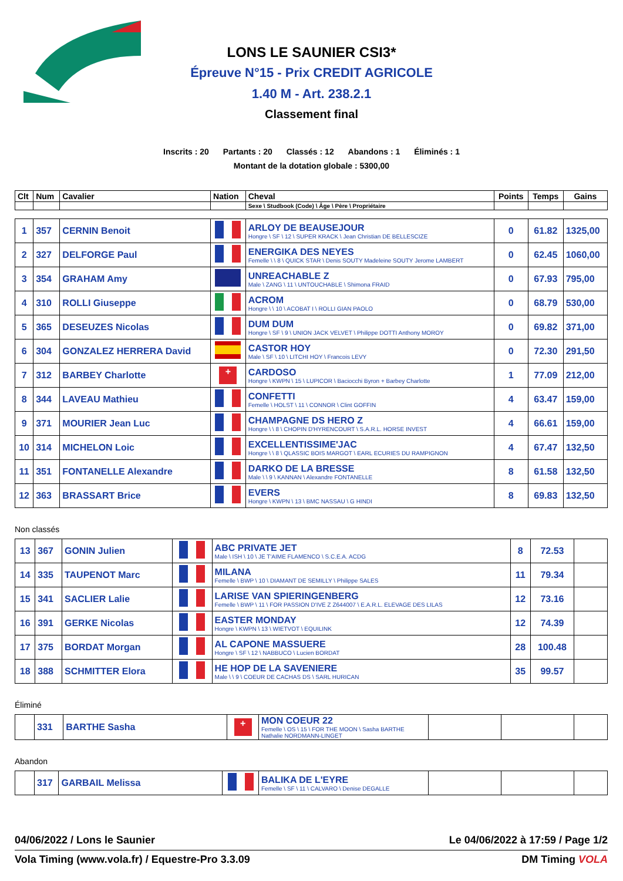LONS LE SAUNIER CSI3*
Épreuve N°15 - Prix CREDIT AGRICOLE
1.40 M - Art. 238.2.1
Classement final
Inscrits : 20 Partants : 20 Classés : 12 Abandons : 1 Éliminés : 1
Montant de la dotation globale : 5300,00
| Clt | Num | Cavalier | Nation | Cheval | Points | Temps | Gains |
| --- | --- | --- | --- | --- | --- | --- | --- |
| | | | | Sexe \ Studbook (Code) \ Âge \ Père \ Propriétaire | | | |
| 1 | 357 | CERNIN Benoit | | ARLOY DE BEAUSEJOUR Hongre \ SF \ 12 \ SUPER KRACK \ Jean Christian DE BELLESCIZE | 0 | 61.82 | 1325,00 |
| 2 | 327 | DELFORGE Paul | | ENERGIKA DES NEYES Femelle \ \ 8 \ QUICK STAR \ Denis SOUTY Madeleine SOUTY Jerome LAMBERT | 0 | 62.45 | 1060,00 |
| 3 | 354 | GRAHAM Amy | | UNREACHABLE Z Male \ ZANG \ 11 \ UNTOUCHABLE \ Shimona FRAID | 0 | 67.93 | 795,00 |
| 4 | 310 | ROLLI Giuseppe | | ACROM Hongre \ \ 10 \ ACOBAT I \ ROLLI GIAN PAOLO | 0 | 68.79 | 530,00 |
| 5 | 365 | DESEUZES Nicolas | | DUM DUM Hongre \ SF \ 9 \ UNION JACK VELVET \ Philippe DOTTI Anthony MOROY | 0 | 69.82 | 371,00 |
| 6 | 304 | GONZALEZ HERRERA David | | CASTOR HOY Male \ SF \ 10 \ LITCHI HOY \ Francois LEVY | 0 | 72.30 | 291,50 |
| 7 | 312 | BARBEY Charlotte | + | CARDOSO Hongre \ KWPN \ 15 \ LUPICOR \ Baciocchi Byron + Barbey Charlotte | 1 | 77.09 | 212,00 |
| 8 | 344 | LAVEAU Mathieu | | CONFETTI Femelle \ HOLST \ 11 \ CONNOR \ Clint GOFFIN | 4 | 63.47 | 159,00 |
| 9 | 371 | MOURIER Jean Luc | | CHAMPAGNE DS HERO Z Hongre \ \ 8 \ CHOPIN D'HYRENCOURT \ S.A.R.L. HORSE INVEST | 4 | 66.61 | 159,00 |
| 10 | 314 | MICHELON Loic | | EXCELLENTISSIME'JAC Hongre \ \ 8 \ QLASSIC BOIS MARGOT \ EARL ECURIES DU RAMPIGNON | 4 | 67.47 | 132,50 |
| 11 | 351 | FONTANELLE Alexandre | | DARKO DE LA BRESSE Male \ \ 9 \ KANNAN \ Alexandre FONTANELLE | 8 | 61.58 | 132,50 |
| 12 | 363 | BRASSART Brice | | EVERS Hongre \ KWPN \ 13 \ BMC NASSAU \ G HINDI | 8 | 69.83 | 132,50 |
Non classés
| 13 | 367 | GONIN Julien | | ABC PRIVATE JET Male \ ISH \ 10 \ JE T'AIME FLAMENCO \ S.C.E.A. ACDG | 8 | 72.53 | |
| 14 | 335 | TAUPENOT Marc | | MILANA Femelle \ BWP \ 10 \ DIAMANT DE SEMILLY \ Philippe SALES | 11 | 79.34 | |
| 15 | 341 | SACLIER Lalie | | LARISE VAN SPIERINGENBERG Femelle \ BWP \ 11 \ FOR PASSION D'IVE Z Z644007 \ E.A.R.L. ELEVAGE DES LILAS | 12 | 73.16 | |
| 16 | 391 | GERKE Nicolas | | EASTER MONDAY Hongre \ KWPN \ 13 \ WIETVOT \ EQUILINK | 12 | 74.39 | |
| 17 | 375 | BORDAT Morgan | | AL CAPONE MASSUERE Hongre \ SF \ 12 \ NABBUCO \ Lucien BORDAT | 28 | 100.48 | |
| 18 | 388 | SCHMITTER Elora | | HE HOP DE LA SAVENIERE Male \ \ 9 \ COEUR DE CACHAS DS \ SARL HURICAN | 35 | 99.57 | |
Éliminé
| | 331 | BARTHE Sasha | + | MON COEUR 22 Femelle \ OS \ 15 \ FOR THE MOON \ Sasha BARTHE Nathalie NORDMANN-LINGET | | | |
Abandon
| | 317 | GARBAIL Melissa | | BALIKA DE L'EYRE Femelle \ SF \ 11 \ CALVARO \ Denise DEGALLE | | | |
04/06/2022 / Lons le Saunier Le 04/06/2022 à 17:59 / Page 1/2
Vola Timing (www.vola.fr) / Equestre-Pro 3.3.09 DM Timing VOLA